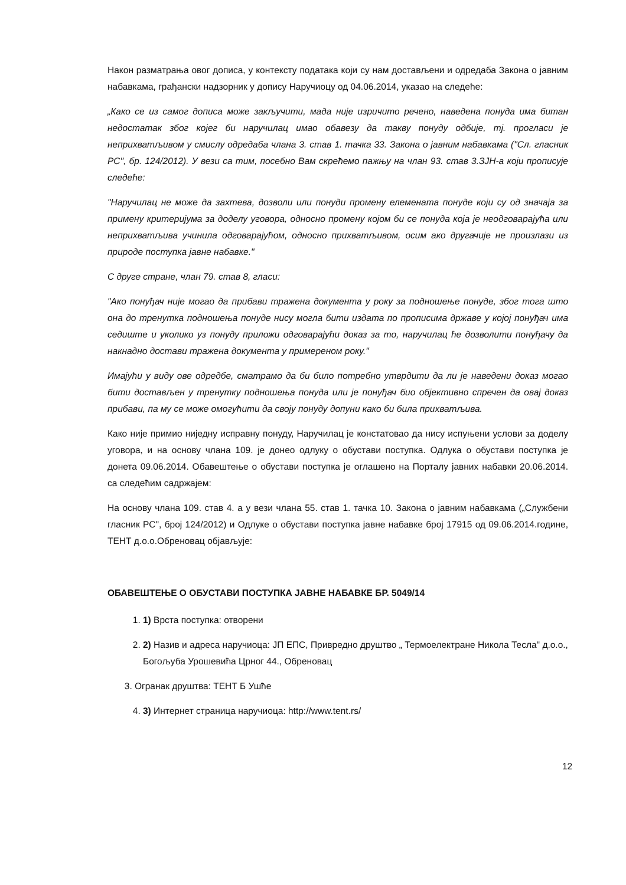Након разматрања овог дописа, у контексту података који су нам достављени и одредаба Закона о јавним набавкама, грађански надзорник у допису Наручиоцу од 04.06.2014, указао на следеће:
„Како се из самог дописа може закључити, мада није изричито речено, наведена понуда има битан недостатак због којег би наручилац имао обавезу да такву понуду одбије, тј. прогласи је неприхватљивом у смислу одредаба члана 3. став 1. тачка 33. Закона о јавним набавкама ("Сл. гласник РС", бр. 124/2012). У вези са тим, посебно Вам скрећемо пажњу на члан 93. став 3.ЗЈН-а који прописује следеће:
"Наручилац не може да захтева, дозволи или понуди промену елемената понуде који су од значаја за примену критеријума за доделу уговора, односно промену којом би се понуда која је неодговарајућа или неприхватљива учинила одговарајућом, односно прихватљивом, осим ако другачије не произлази из природе поступка јавне набавке."
С друге стране, члан 79. став 8, гласи:
"Ако понуђач није могао да прибави тражена документа у року за подношење понуде, због тога што она до тренутка подношења понуде нису могла бити издата по прописима државе у којој понуђач има седиште и уколико уз понуду приложи одговарајући доказ за то, наручилац ће дозволити понуђачу да накнадно достави тражена документа у примереном року."
Имајући у виду ове одредбе, сматрамо да би било потребно утврдити да ли је наведени доказ могао бити достављен у тренутку подношења понуда или је понуђач био објективно спречен да овај доказ прибави, па му се може омогућити да своју понуду допуни како би била прихватљива.
Како није примио ниједну исправну понуду, Наручилац је констатовао да нису испуњени услови за доделу уговора, и на основу члана 109. је донео одлуку о обустави поступка. Одлука о обустави поступка је донета 09.06.2014. Обавештење о обустави поступка је оглашено на Порталу јавних набавки 20.06.2014. са следећим садржајем:
На основу члана 109. став 4. а у вези члана 55. став 1. тачка 10. Закона о јавним набавкама („Службени гласник РС", број 124/2012) и Одлуке о обустави поступка јавне набавке број 17915 од 09.06.2014.године, ТЕНТ д.о.о.Обреновац објављује:
ОБАВЕШТЕЊЕ О ОБУСТАВИ ПОСТУПКА ЈАВНЕ НАБАВКЕ БР. 5049/14
1. 1) Врста поступка: отворени
2. 2) Назив и адреса наручиоца: ЈП ЕПС, Привредно друштво „ Термоелектране Никола Тесла" д.о.о., Богољуба Урошевића Црног 44., Обреновац
3. Огранак друштва: ТЕНТ Б Ушће
4. 3) Интернет страница наручиоца: http://www.tent.rs/
12